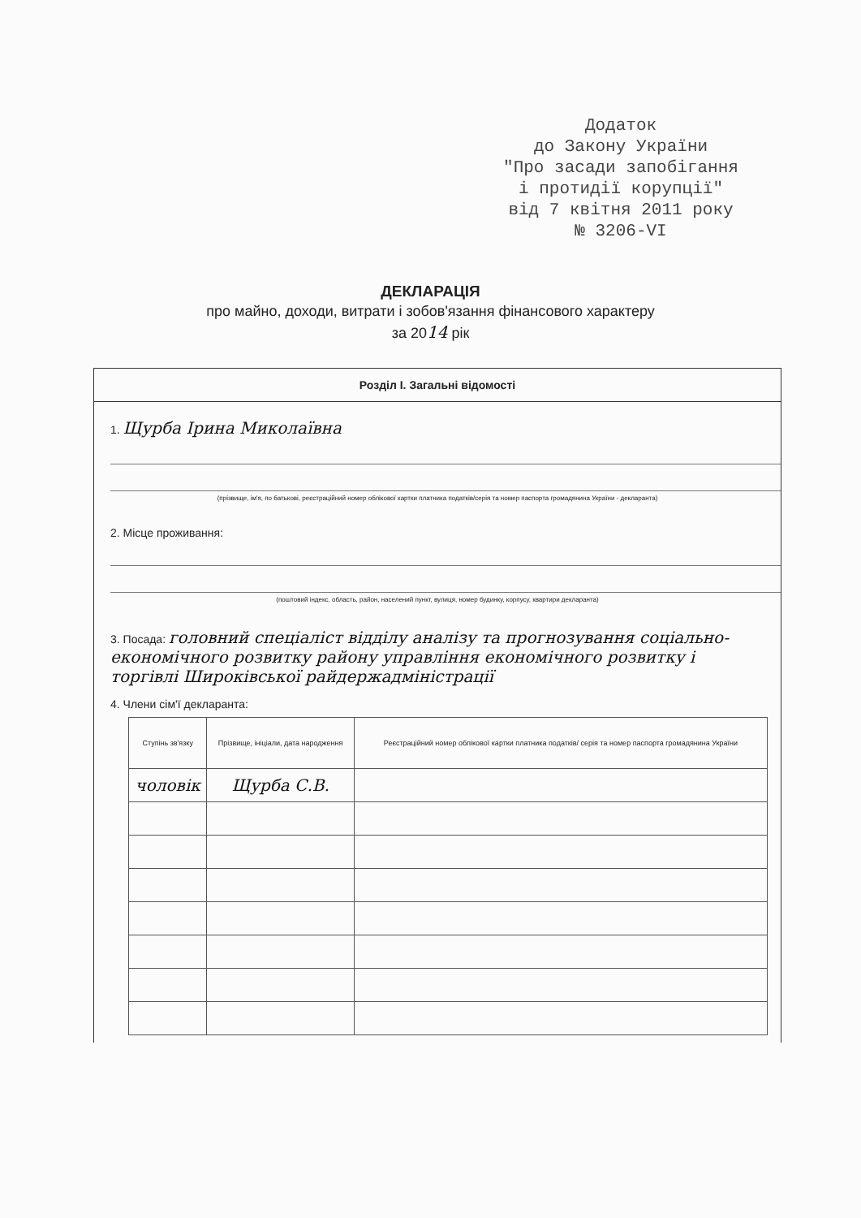Додаток
до Закону України
"Про засади запобігання
і протидії корупції"
від 7 квітня 2011 року
№ 3206-VI
ДЕКЛАРАЦІЯ
про майно, доходи, витрати і зобов'язання фінансового характеру
за 2014 рік
Розділ І. Загальні відомості
1. Щурба Ірина Миколаївна
(прізвище, ім'я, по батькові, реєстраційний номер облікової картки платника податків/серія та номер паспорта громадянина України - декларанта)
2. Місце проживання:
(поштовий індекс, область, район, населений пункт, вулиця, номер будинку, корпусу, квартири декларанта)
3. Посада: головний спеціаліст відділу аналізу та прогнозування соціально-економічного розвитку району управління економічного розвитку і торгівлі Широківської райдержадміністрації
4. Члени сім'ї декларанта:
| Ступінь зв'язку | Прізвище, ініціали, дата народження | Реєстраційний номер облікової картки платника податків/ серія та номер паспорта громадянина України |
| --- | --- | --- |
| чоловік | Щурба С.В. | |